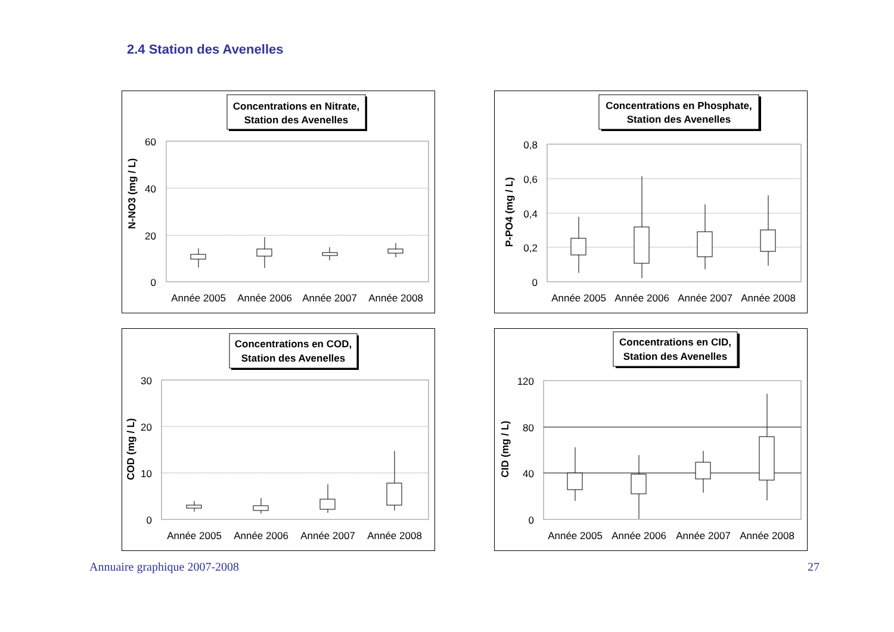2.4 Station des Avenelles
Concentrations en Nitrate,
Station des Avenelles
60
40
20
0
N-NO3 (mg / L)
Année 2005
Année 2006
Année 2007
Année 2008
Concentrations en Phosphate,
Station des Avenelles
0,8
0,6
0,4
0,2
0
P-PO4 (mg / L)
Année 2005
Année 2006
Année 2007
Année 2008
Concentrations en COD,
Station des Avenelles
30
20
10
0
COD (mg / L)
Année 2005
Année 2006
Année 2007
Année 2008
Concentrations en CID,
Station des Avenelles
120
80
40
0
CID (mg / L)
Année 2005
Année 2006
Année 2007
Année 2008
Annuaire graphique 2007-2008 27